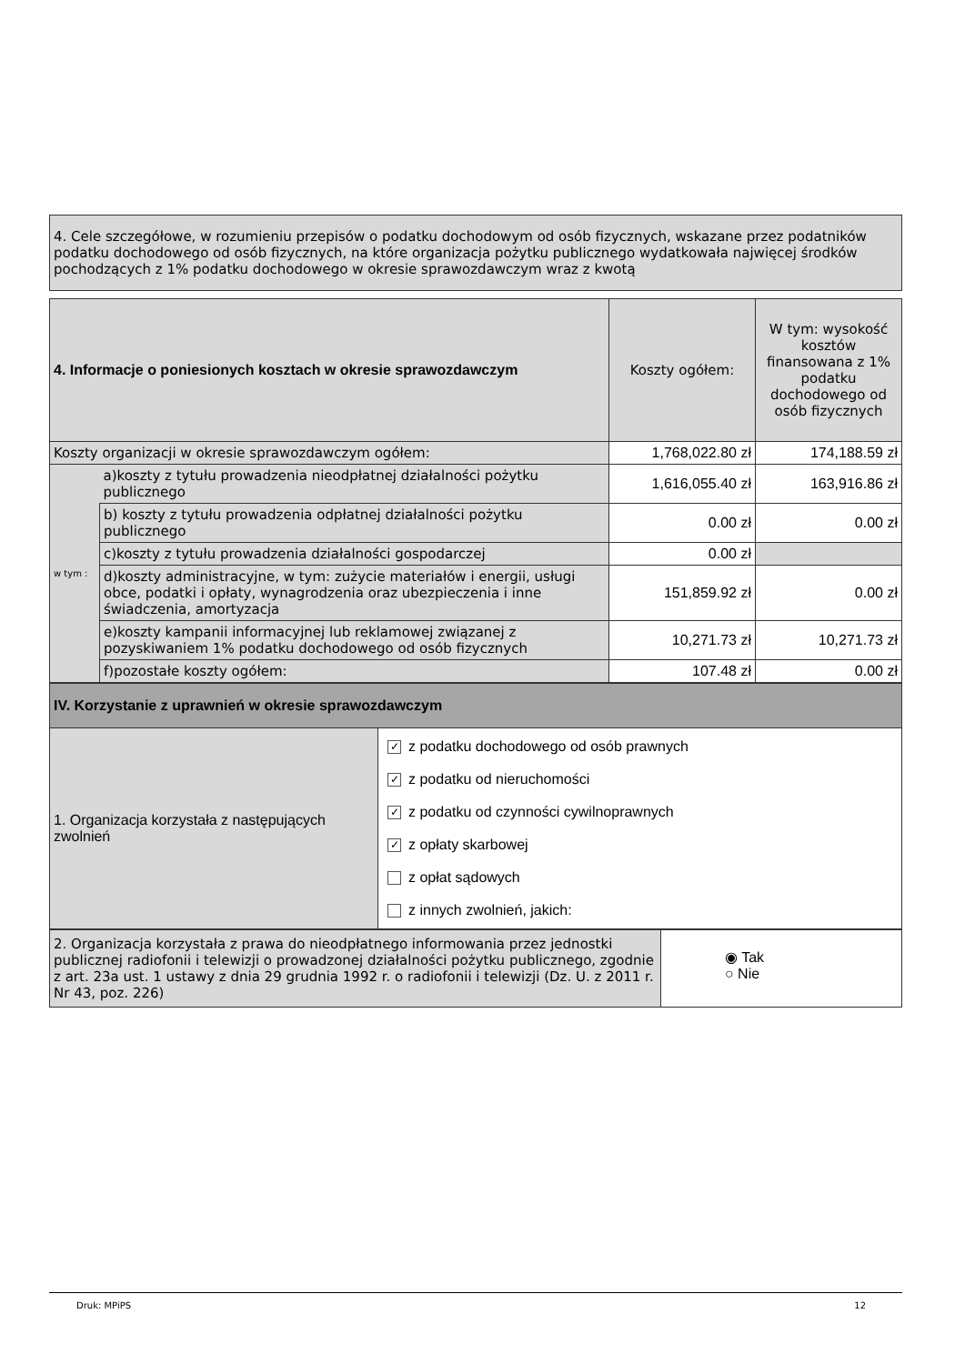| 4. Cele szczegółowe, w rozumieniu przepisów o podatku dochodowym od osób fizycznych, wskazane przez podatników podatku dochodowego od osób fizycznych, na które organizacja pożytku publicznego wydatkowała najwięcej środków pochodzących z 1% podatku dochodowego w okresie sprawozdawczym wraz z kwotą |
| 4. Informacje o poniesionych kosztach w okresie sprawozdawczym | | Koszty ogółem: | W tym: wysokość kosztów finansowana z 1% podatku dochodowego od osób fizycznych |
| Koszty organizacji w okresie sprawozdawczym ogółem: | | 1,768,022.80 zł | 174,188.59 zł |
| w tym : | a)koszty z tytułu prowadzenia nieodpłatnej działalności pożytku publicznego | 1,616,055.40 zł | 163,916.86 zł |
| | b) koszty z tytułu prowadzenia odpłatnej działalności pożytku publicznego | 0.00 zł | 0.00 zł |
| | c)koszty z tytułu prowadzenia działalności gospodarczej | 0.00 zł | |
| | d)koszty administracyjne, w tym: zużycie materiałów i energii, usługi obce, podatki i opłaty, wynagrodzenia oraz ubezpieczenia i inne świadczenia, amortyzacja | 151,859.92 zł | 0.00 zł |
| | e)koszty kampanii informacyjnej lub reklamowej związanej z pozyskiwaniem 1% podatku dochodowego od osób fizycznych | 10,271.73 zł | 10,271.73 zł |
| | f)pozostałe koszty ogółem: | 107.48 zł | 0.00 zł |
| IV. Korzystanie z uprawnień w okresie sprawozdawczym | |
| 1. Organizacja korzystała z następujących zwolnień | ✓ z podatku dochodowego od osób prawnych ✓ z podatku od nieruchomości ✓ z podatku od czynności cywilnoprawnych ✓ z opłaty skarbowej z opłat sądowych z innych zwolnień, jakich: |
| 2. Organizacja korzystała z prawa do nieodpłatnego informowania przez jednostki publicznej radiofonii i telewizji o prowadzonej działalności pożytku publicznego, zgodnie z art. 23a ust. 1 ustawy z dnia 29 grudnia 1992 r. o radiofonii i telewizji (Dz. U. z 2011 r. Nr 43, poz. 226) | ◉ Tak ○ Nie |
Druk: MPiPS 12